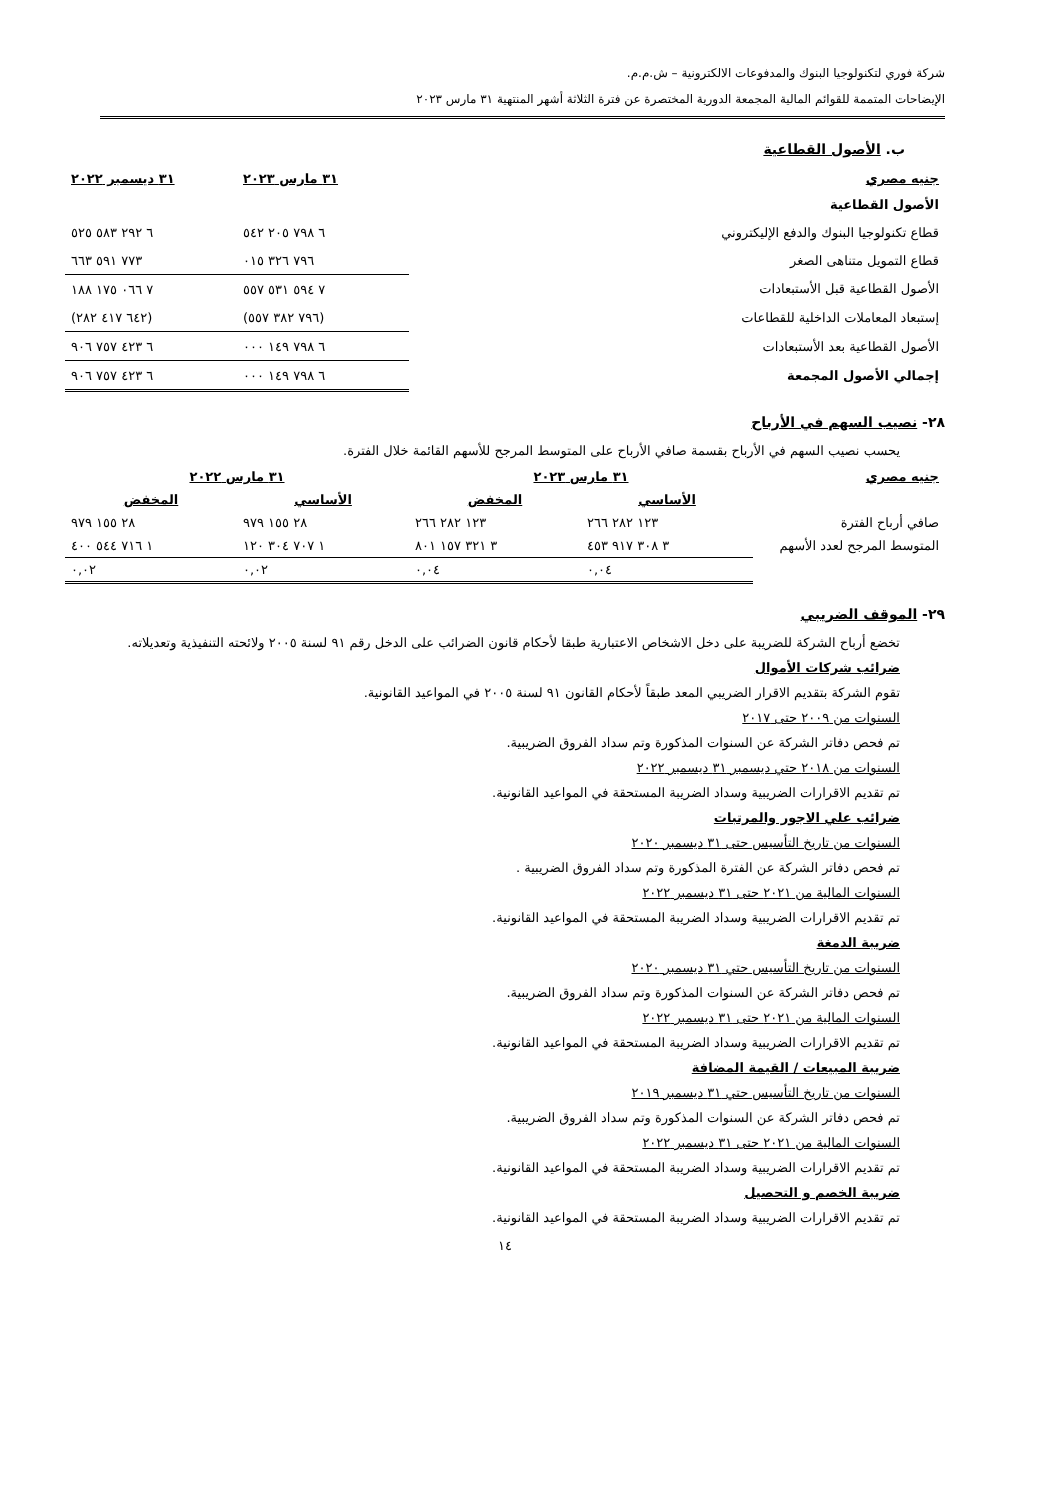شركة فوري لتكنولوجيا البنوك والمدفوعات الالكترونية – ش.م.م.
الإيضاحات المتممة للقوائم المالية المجمعة الدورية المختصرة عن فترة الثلاثة أشهر المنتهية ٣١ مارس ٢٠٢٣
ب. الأصول القطاعية
| جنيه مصري | ٣١ مارس ٢٠٢٣ | ٣١ ديسمبر ٢٠٢٢ |
| --- | --- | --- |
| الأصول القطاعية | | |
| قطاع تكنولوجيا البنوك والدفع الإليكتروني | ٦ ٧٩٨ ٢٠٥ ٥٤٢ | ٦ ٢٩٢ ٥٨٣ ٥٢٥ |
| قطاع التمويل متناهى الصغر | ٧٩٦ ٣٢٦ ٠١٥ | ٧٧٣ ٥٩١ ٦٦٣ |
| الأصول القطاعية قبل الأستبعادات | ٧ ٥٩٤ ٥٣١ ٥٥٧ | ٧ ٠٦٦ ١٧٥ ١٨٨ |
| إستبعاد المعاملات الداخلية للقطاعات | (٧٩٦ ٣٨٢ ٥٥٧) | (٦٤٢ ٤١٧ ٢٨٢) |
| الأصول القطاعية بعد الأستبعادات | ٦ ٧٩٨ ١٤٩ ٠٠٠ | ٦ ٤٢٣ ٧٥٧ ٩٠٦ |
| إجمالي الأصول المجمعة | ٦ ٧٩٨ ١٤٩ ٠٠٠ | ٦ ٤٢٣ ٧٥٧ ٩٠٦ |
٢٨- نصيب السهم في الأرباح
يحسب نصيب السهم في الأرباح بقسمة صافي الأرباح على المتوسط المرجح للأسهم القائمة خلال الفترة.
| جنيه مصري | ٣١ مارس ٢٠٢٣ | | ٣١ مارس ٢٠٢٢ | |
| --- | --- | --- | --- | --- |
| | الأساسي | المخفض | الأساسي | المخفض |
| صافي أرباح الفترة | ١٢٣ ٢٨٢ ٢٦٦ | ١٢٣ ٢٨٢ ٢٦٦ | ٢٨ ١٥٥ ٩٧٩ | ٢٨ ١٥٥ ٩٧٩ |
| المتوسط المرجح لعدد الأسهم | ٣ ٣٠٨ ٩١٧ ٤٥٣ | ٣ ٣٢١ ١٥٧ ٨٠١ | ١ ٧٠٧ ٣٠٤ ١٢٠ | ١ ٧١٦ ٥٤٤ ٤٠٠ |
| | ٠,٠٤ | ٠,٠٤ | ٠,٠٢ | ٠,٠٢ |
٢٩- الموقف الضريبي
تخضع أرباح الشركة للضريبة على دخل الاشخاص الاعتبارية طبقا لأحكام قانون الضرائب على الدخل رقم ٩١ لسنة ٢٠٠٥ ولائحته التنفيذية وتعديلاته.
ضرائب شركات الأموال
تقوم الشركة بتقديم الاقرار الضريبي المعد طبقاً لأحكام القانون ٩١ لسنة ٢٠٠٥ في المواعيد القانونية.
السنوات من ٢٠٠٩ حتى ٢٠١٧
تم فحص دفاتر الشركة عن السنوات المذكورة وتم سداد الفروق الضريبية.
السنوات من ٢٠١٨ حتي ديسمبر ٣١ ديسمبر ٢٠٢٢
تم تقديم الاقرارات الضريبية وسداد الضريبة المستحقة في المواعيد القانونية.
ضرائب علي الاجور والمرتبات
السنوات من تاريخ التأسيس حتى ٣١ ديسمبر ٢٠٢٠
تم فحص دفاتر الشركة عن الفترة المذكورة وتم سداد الفروق الضريبية .
السنوات المالية من ٢٠٢١ حتى ٣١ ديسمبر ٢٠٢٢
تم تقديم الاقرارات الضريبية وسداد الضريبة المستحقة في المواعيد القانونية.
ضريبة الدمغة
السنوات من تاريخ التأسيس حتي ٣١ ديسمبر ٢٠٢٠
تم فحص دفاتر الشركة عن السنوات المذكورة وتم سداد الفروق الضريبية.
السنوات المالية من ٢٠٢١ حتى ٣١ ديسمبر ٢٠٢٢
تم تقديم الاقرارات الضريبية وسداد الضريبة المستحقة في المواعيد القانونية.
ضريبة المبيعات / القيمة المضافة
السنوات من تاريخ التأسيس حتي ٣١ ديسمبر ٢٠١٩
تم فحص دفاتر الشركة عن السنوات المذكورة وتم سداد الفروق الضريبية.
السنوات المالية من ٢٠٢١ حتى ٣١ ديسمبر ٢٠٢٢
تم تقديم الاقرارات الضريبية وسداد الضريبة المستحقة في المواعيد القانونية.
ضريبة الخصم و التحصيل
تم تقديم الاقرارات الضريبية وسداد الضريبة المستحقة في المواعيد القانونية.
١٤